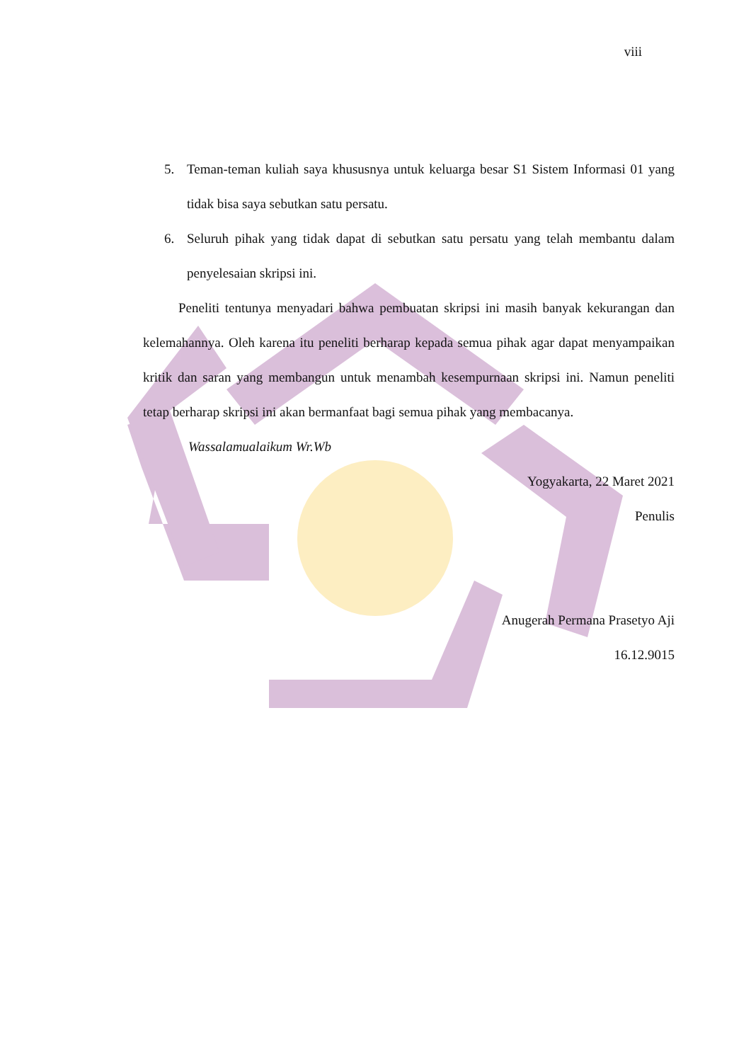viii
5. Teman-teman kuliah saya khususnya untuk keluarga besar S1 Sistem Informasi 01 yang tidak bisa saya sebutkan satu persatu.
6. Seluruh pihak yang tidak dapat di sebutkan satu persatu yang telah membantu dalam penyelesaian skripsi ini.
Peneliti tentunya menyadari bahwa pembuatan skripsi ini masih banyak kekurangan dan kelemahannya. Oleh karena itu peneliti berharap kepada semua pihak agar dapat menyampaikan kritik dan saran yang membangun untuk menambah kesempurnaan skripsi ini. Namun peneliti tetap berharap skripsi ini akan bermanfaat bagi semua pihak yang membacanya.
Wassalamualaikum Wr.Wb
Yogyakarta, 22 Maret 2021
Penulis
Anugerah Permana Prasetyo Aji
16.12.9015